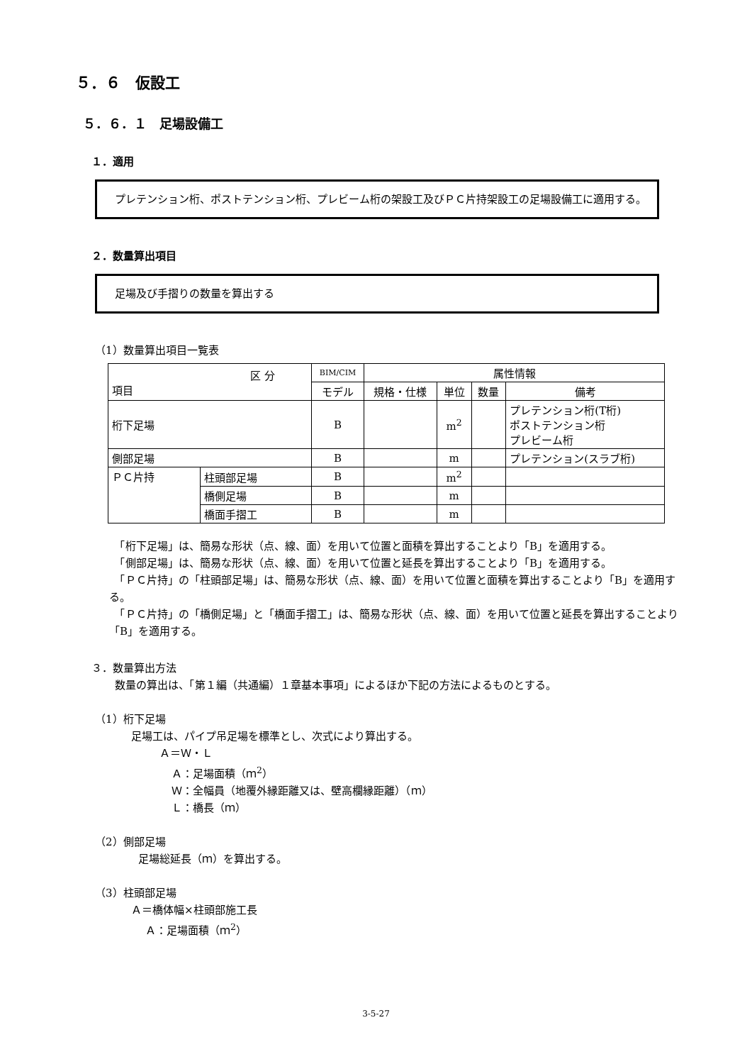５．６　仮設工
５．６．１　足場設備工
１．適用
　プレテンション桁、ポストテンション桁、プレビーム桁の架設工及びＰＣ片持架設工の足場設備工に適用する。
２．数量算出項目
　足場及び手摺りの数量を算出する
（1）数量算出項目一覧表
| 区 分 項目 | | BIM/CIM | 属性情報 | | | |
| --- | --- | --- | --- | --- | --- | --- |
| | | モデル | 規格・仕様 | 単位 | 数量 | 備考 |
| 桁下足場 | | B | | m<sup>2</sup> | | プレテンション桁(T桁) ポストテンション桁 プレビーム桁 |
| 側部足場 | | B | | m | | プレテンション(スラブ桁) |
| ＰＣ片持 | 柱頭部足場 | B | | m<sup>2</sup> | | |
| | 橋側足場 | B | | m | | |
| | 橋面手摺工 | B | | m | | |
　「桁下足場」は、簡易な形状（点、線、面）を用いて位置と面積を算出することより「B」を適用する。
　「側部足場」は、簡易な形状（点、線、面）を用いて位置と延長を算出することより「B」を適用する。
　「ＰＣ片持」の「柱頭部足場」は、簡易な形状（点、線、面）を用いて位置と面積を算出することより「B」を適用する。
　「ＰＣ片持」の「橋側足場」と「橋面手摺工」は、簡易な形状（点、線、面）を用いて位置と延長を算出することより「B」を適用する。
３．数量算出方法
数量の算出は、「第１編（共通編）１章基本事項」によるほか下記の方法によるものとする。
（1）桁下足場
足場工は、パイプ吊足場を標準とし、次式により算出する。
Ａ＝Ｗ・Ｌ
Ａ：足場面積（ｍ<sup>2</sup>）
Ｗ：全幅員（地覆外縁距離又は、壁高欄縁距離）（ｍ）
Ｌ：橋長（ｍ）
（2）側部足場
足場総延長（ｍ）を算出する。
（3）柱頭部足場
Ａ＝橋体幅×柱頭部施工長
Ａ：足場面積（ｍ<sup>2</sup>）
3-5-27